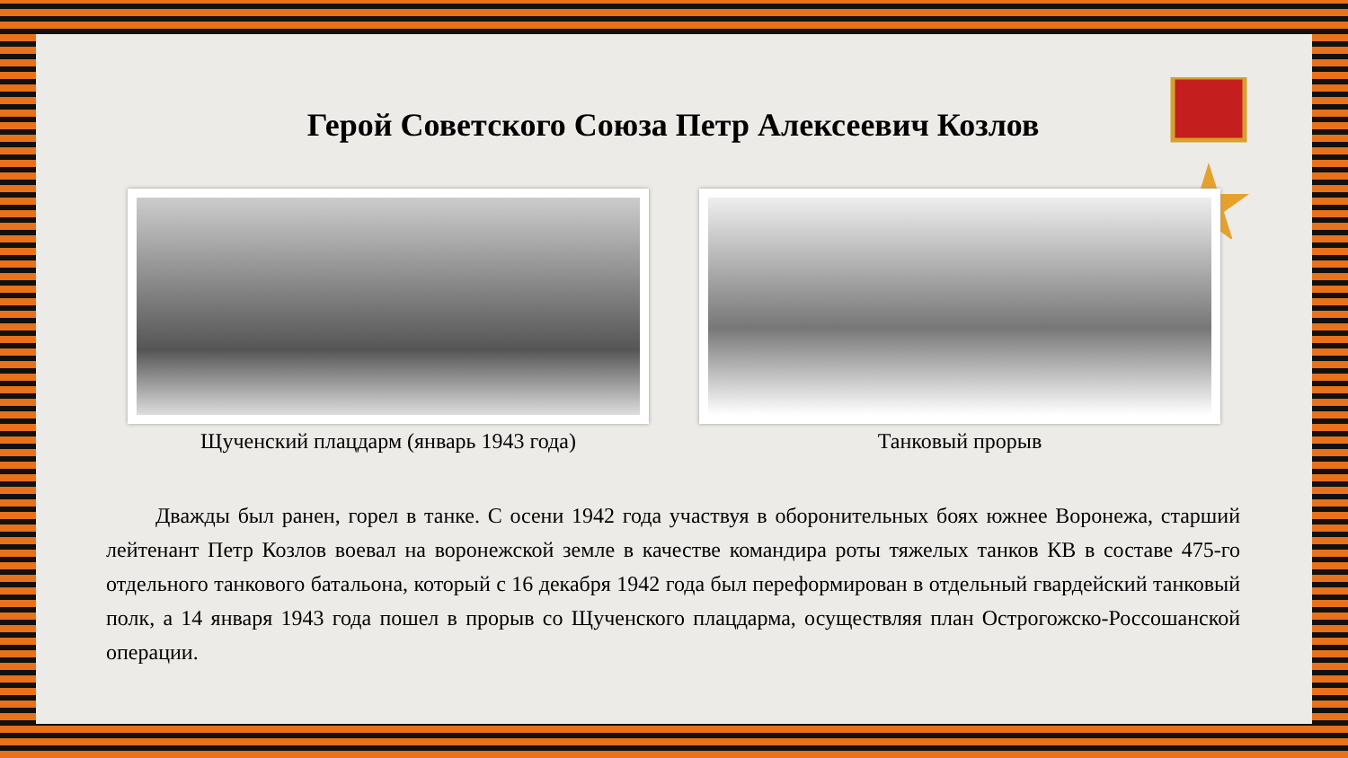Герой Советского Союза Петр Алексеевич Козлов
Щученский плацдарм (январь 1943 года) Танковый прорыв
Дважды был ранен, горел в танке. С осени 1942 года участвуя в оборонительных боях южнее Воронежа, старший лейтенант Петр Козлов воевал на воронежской земле в качестве командира роты тяжелых танков КВ в составе 475-го отдельного танкового батальона, который с 16 декабря 1942 года был переформирован в отдельный гвардейский танковый полк, а 14 января 1943 года пошел в прорыв со Щученского плацдарма, осуществляя план Острогожско-Россошанской операции.